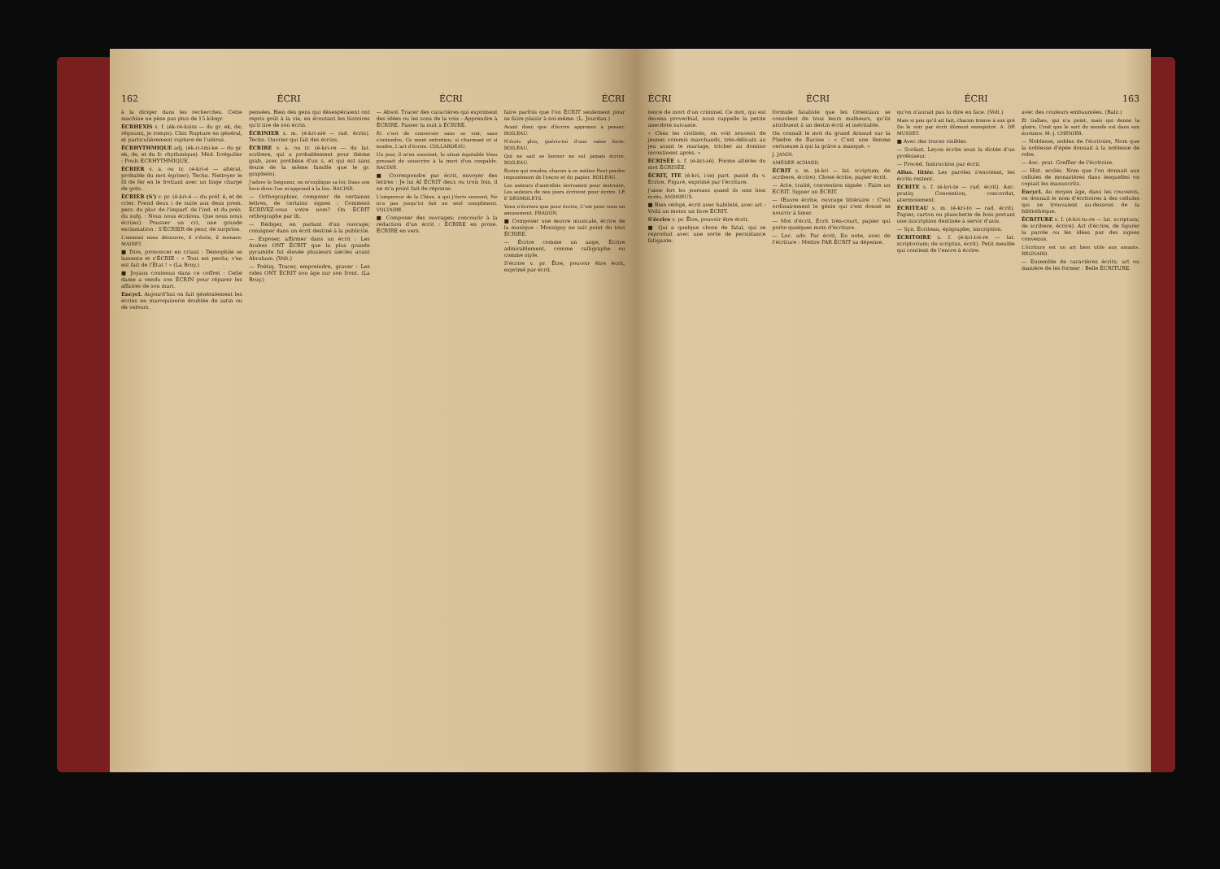162 ÉCRI ÉCRI ÉCRI
à la diriger dans les recherches. Cette machine ne pèse pas plus de 15 kilogr.
ÉCRHEXIS s. f. (ék-ré-ksiss — du gr. ek, de; rêgnumi, je romps). Chir. Rupture en général, et particulièrement rupture de l'utérus.
ÉCRHYTHMIQUE adj. (ék-ri-tmi-ke — du gr. ek, de, et du fr. rhythmique). Méd. Irrégulier : Pouls ÉCRHYTHMIQUE.
ÉCRIER v. a. ou tr. (é-kri-é — altérat. probable du mot égriser). Techn. Nettoyer le fil de fer en le frottant avec un linge chargé de grès.
ÉCRIER (S') v. pr. (é-kri-é — du préf. é, et de crier. Prend deux i de suite aux deux prem. pers. du plur. de l'imparf. de l'ind. et du prés. du subj. : Nous nous écriions. Que nous nous écriiez). Pousser un cri, une grande exclamation : S'ÉCRIER de peur, de surprise.
L'ennemi nous découvre, il s'écrie, il menace. MAIRET.
■ Dire, prononcer en criant : Démophile se lamente et s'ÉCRIE : « Tout est perdu; c'en est fait de l'État ! » (La Bruy.)
■ Joyaux contenus dans ce coffret : Cette dame a vendu son ÉCRIN pour réparer les affaires de son mari.
Encycl. Aujourd'hui on fait généralement les écrins en maroquinerie doublée de satin ou de velours.
pensées. Bien des gens qui désespéraient ont repris goût à la vie, en écoutant les histoires qu'il tire de son écrin.
ÉCRINIER s. m. (é-kri-nié — rad. écrin). Techn. Ouvrier qui fait des écrins.
ÉCRIRE v. a. ou tr. (é-kri-re — du lat. scribere, qui a probablement pour thème grab, avec prothèse d'un s, et qui est sans doute de la même famille que le gr. graphein).
J'adore le Seigneur, on m'explique sa loi; Dans son livre divin l'on m'apprend à la lire. RACINE.
— Orthographier, composer de certaines lettres, de certains signes : Comment ÉCRIVEZ-vous votre nom? On ÉCRIT orthographe par th.
— Rédiger, en parlant d'un ouvrage; consigner dans un écrit destiné à la publicité.
— Exposer, affirmer dans un écrit : Les Arabes ONT ÉCRIT que la plus grande pyramide fut élevée plusieurs siècles avant Abraham. (Volt.)
— Poétiq. Tracer, empreindre, graver : Les rides ONT ÉCRIT son âge sur son front. (La Bruy.)
— Absol. Tracer des caractères qui expriment des idées ou les sons de la voix : Apprendre à ÉCRIRE. Passer la nuit à ÉCRIRE.
Et c'est de converser sans se voir, sans s'entendre, Ce muet entretien, si charmant et si tendre, L'art d'écrire. COLLARDEAU.
Un jour, il m'en souvient, le sénat équitable Vous pressait de souscrire à la mort d'un coupable. RACINE.
■ Correspondre par écrit, envoyer des lettres : Je lui AI ÉCRIT deux ou trois fois, il ne m'a point fait de réponse.
L'empereur de la Chine, à qui j'écris souvent, Ne m'a pas jusqu'ici fait un seul compliment. VOLTAIRE.
■ Composer des ouvrages; concourir à la rédaction d'un écrit : ÉCRIRE en prose. ÉCRIRE en vers.
faire parfois que l'on ÉCRIT seulement pour se faire plaisir à soi-même. (L. Jourdan.)
Avant donc que d'écrire apprenez à penser. BOILEAU.
N'écris plus, guéris-toi d'une vaine furie. BOILEAU.
Qui ne sait se borner ne sut jamais écrire. BOILEAU.
Écrire qui voudra; chacun à ce métier Peut perdre impunément de l'encre et du papier. BOILEAU.
Les auteurs d'autrefois écrivaient pour instruire, Les auteurs de nos jours écrivent pour écrire. LE P. DESMOLETS.
Vous n'écrivez que pour écrire, C'est pour vous un amusement. PRADON.
■ Composer une œuvre musicale, écrire de la musique : Monsigny ne sait point du tout ÉCRIRE.
— Écrire comme un ange, Écrire admirablement, comme calligraphe ou comme style.
S'écrire v. pr. Être, pouvoir être écrit, exprimé par écrit.
ÉCRI ÉCRI ÉCRI 163
tence de mort d'un criminel. Ce mot, qui est devenu proverbial, nous rappelle la petite anecdote suivante.
« Chez les civilisés, on voit souvent de jeunes commis marchands, très-délicats au jeu avant le mariage, tricher au domino incontinent après. »
ÉCRISÉE s. f. (é-kri-zé). Forme altérée du mot ÉGRISÉE.
ÉCRIT, ITE (é-kri, i-te) part. passé du v. Écrire. Figuré, exprimé par l'écriture.
J'aime fort les journaux quand ils sont bien écrits. ANDRIEUX.
■ Bien rédigé, écrit avec habileté, avec art : Voilà un moins un livre ÉCRIT.
S'écrire v. pr. Être, pouvoir être écrit.
■ Qui a quelque chose de fatal, qui se reproduit avec une sorte de persistance fatigante.
formule fataliste que les Orientaux se consolent de tous leurs malheurs, qu'ils attribuent à un destin écrit et inévitable.
On connaît le mot du grand Arnaud sur la Phèdre de Racine : « C'est une femme vertueuse à qui la grâce a manqué. »
J. JANIN.
AMÉDÉE ACHARD.
ÉCRIT s. m. (é-kri — lat. scriptum; de scribere, écrire). Chose écrite, papier écrit.
— Acte, traité, convention signée : Faire un ÉCRIT. Signer un ÉCRIT.
— Œuvre écrite, ouvrage littéraire : C'est ordinairement le génie qui s'est donné se nourrir à limer.
— Mot d'écrit, Écrit très-court, papier qui porte quelques mots d'écriture.
— Loc. adv. Par écrit, En note, avec de l'écriture : Mettre PAR ÉCRIT sa dépense.
qu'on n'aurait pas lu dire en face. (Volt.)
Mais si peu qu'il ait fait, chacun trouve à son gré De le voir par écrit dûment enregistré. A. DE MUSSET.
■ Avec des traces visibles.
— Scolast. Leçon écrite sous la dictée d'un professeur.
— Procéd. Instruction par écrit.
Allus. littér. Les paroles s'envolent, les écrits restent.
ÉCRITE s. f. (é-kri-te — rad. écrit). Anc. pratiq. Convention, concordat, atermoiement.
ÉCRITEAU s. m. (é-kri-to — rad. écrit). Papier, carton ou planchette de bois portant une inscription destinée à servir d'avis.
— Syn. Écriteau, épigraphe, inscription.
ÉCRITOIRE s. f. (é-kri-toi-re — lat. scriptorium; de scriptus, écrit). Petit meuble qui contient de l'encre à écrire.
avec des couleurs embaumées. (Balz.)
Et Gallais, qui n'a point, mais qui donne la gloire, Croit que le sort du monde est dans son écritoire. M.-J. CHÉNIER.
— Noblesse, nobles de l'écritoire, Nom que la noblesse d'épée donnait à la noblesse de robe.
— Anc. prat. Greffier de l'écritoire.
— Hist. ecclés. Nom que l'on donnait aux cellules de monastères dans lesquelles on copiait les manuscrits.
Encycl. Au moyen âge, dans les couvents, on donnait le nom d'écritoires à des cellules qui se trouvaient au-dessous de la bibliothèque.
ÉCRITURE s. f. (é-kri-tu-re — lat. scriptura; de scribere, écrire). Art d'écrire, de figurer la parole ou les idées par des signes convenus.
L'écriture est un art bien utile aux amants. REGNARD.
— Ensemble de caractères écrits; art ou manière de les former : Belle ÉCRITURE.